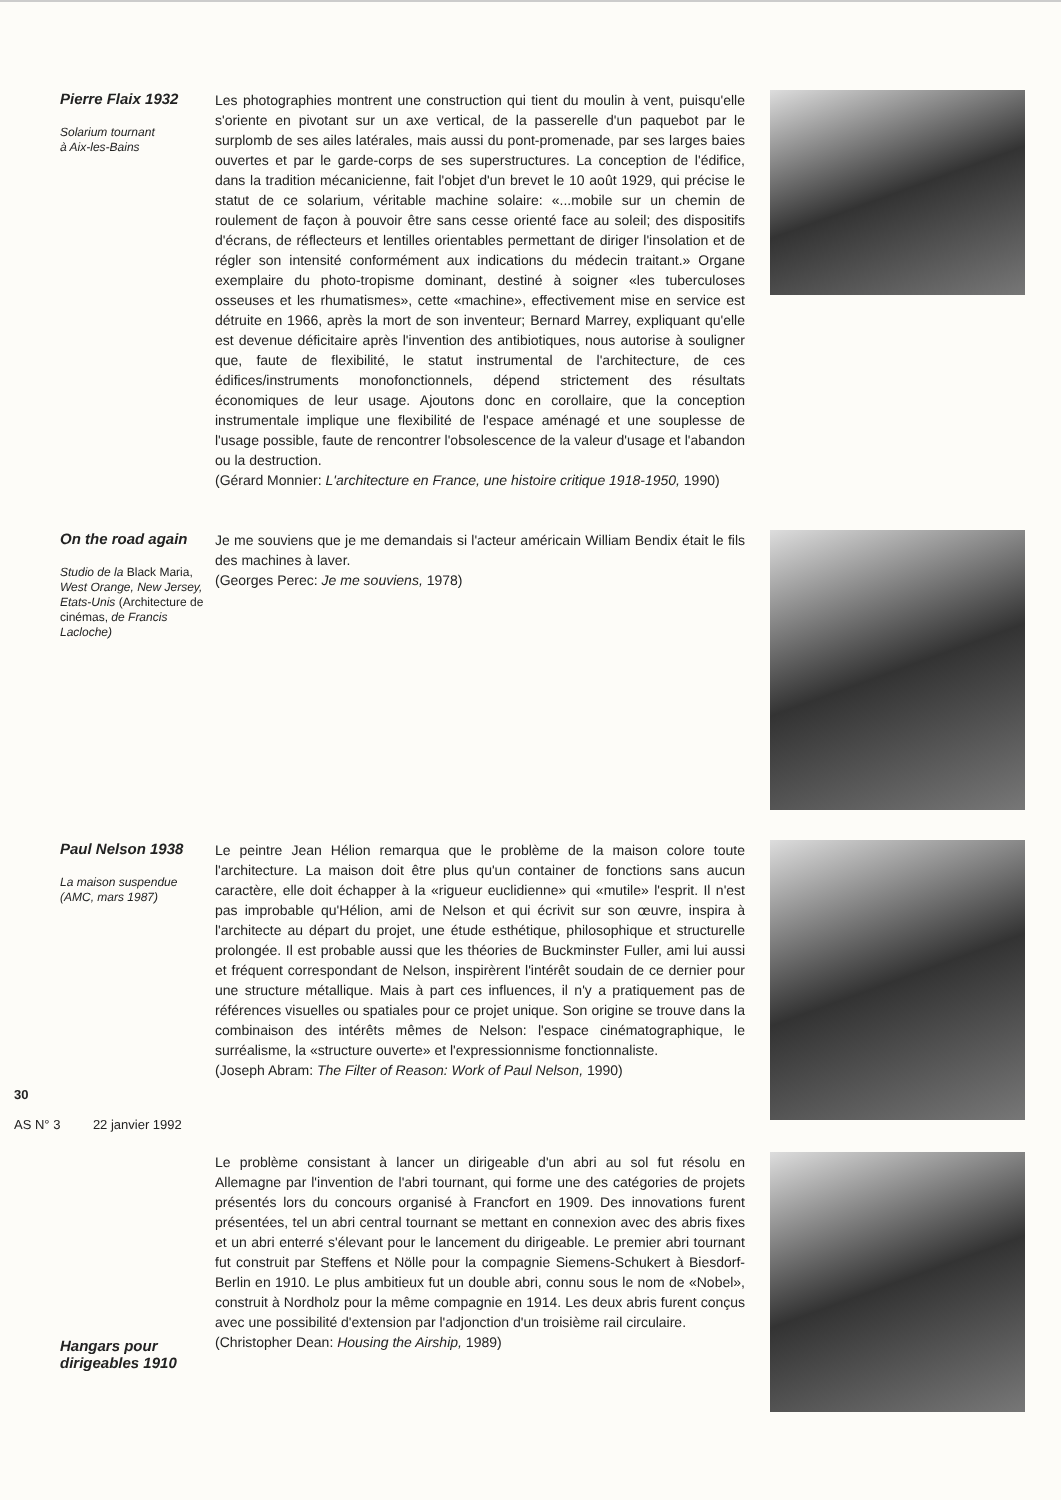Pierre Flaix 1932
Solarium tournant
à Aix-les-Bains
Les photographies montrent une construction qui tient du moulin à vent, puisqu'elle s'oriente en pivotant sur un axe vertical, de la passerelle d'un paquebot par le surplomb de ses ailes latérales, mais aussi du pont-promenade, par ses larges baies ouvertes et par le garde-corps de ses superstructures. La conception de l'édifice, dans la tradition mécanicienne, fait l'objet d'un brevet le 10 août 1929, qui précise le statut de ce solarium, véritable machine solaire: «...mobile sur un chemin de roulement de façon à pouvoir être sans cesse orienté face au soleil; des dispositifs d'écrans, de réflecteurs et lentilles orientables permettant de diriger l'insolation et de régler son intensité conformément aux indications du médecin traitant.» Organe exemplaire du photo-tropisme dominant, destiné à soigner «les tuberculoses osseuses et les rhumatismes», cette «machine», effectivement mise en service est détruite en 1966, après la mort de son inventeur; Bernard Marrey, expliquant qu'elle est devenue déficitaire après l'invention des antibiotiques, nous autorise à souligner que, faute de flexibilité, le statut instrumental de l'architecture, de ces édifices/instruments monofonctionnels, dépend strictement des résultats économiques de leur usage. Ajoutons donc en corollaire, que la conception instrumentale implique une flexibilité de l'espace aménagé et une souplesse de l'usage possible, faute de rencontrer l'obsolescence de la valeur d'usage et l'abandon ou la destruction.
(Gérard Monnier: L'architecture en France, une histoire critique 1918-1950, 1990)
On the road again
Studio de la Black Maria, West Orange, New Jersey, Etats-Unis (Architecture de cinémas, de Francis Lacloche)
Je me souviens que je me demandais si l'acteur américain William Bendix était le fils des machines à laver.
(Georges Perec: Je me souviens, 1978)
Paul Nelson 1938
La maison suspendue
(AMC, mars 1987)
Le peintre Jean Hélion remarqua que le problème de la maison colore toute l'architecture. La maison doit être plus qu'un container de fonctions sans aucun caractère, elle doit échapper à la «rigueur euclidienne» qui «mutile» l'esprit. Il n'est pas improbable qu'Hélion, ami de Nelson et qui écrivit sur son œuvre, inspira à l'architecte au départ du projet, une étude esthétique, philosophique et structurelle prolongée. Il est probable aussi que les théories de Buckminster Fuller, ami lui aussi et fréquent correspondant de Nelson, inspirèrent l'intérêt soudain de ce dernier pour une structure métallique. Mais à part ces influences, il n'y a pratiquement pas de références visuelles ou spatiales pour ce projet unique. Son origine se trouve dans la combinaison des intérêts mêmes de Nelson: l'espace cinématographique, le surréalisme, la «structure ouverte» et l'expressionnisme fonctionnaliste.
(Joseph Abram: The Filter of Reason: Work of Paul Nelson, 1990)
30
AS N° 3 22 janvier 1992
Hangars pour dirigeables 1910
Le problème consistant à lancer un dirigeable d'un abri au sol fut résolu en Allemagne par l'invention de l'abri tournant, qui forme une des catégories de projets présentés lors du concours organisé à Francfort en 1909. Des innovations furent présentées, tel un abri central tournant se mettant en connexion avec des abris fixes et un abri enterré s'élevant pour le lancement du dirigeable. Le premier abri tournant fut construit par Steffens et Nölle pour la compagnie Siemens-Schukert à Biesdorf-Berlin en 1910. Le plus ambitieux fut un double abri, connu sous le nom de «Nobel», construit à Nordholz pour la même compagnie en 1914. Les deux abris furent conçus avec une possibilité d'extension par l'adjonction d'un troisième rail circulaire.
(Christopher Dean: Housing the Airship, 1989)